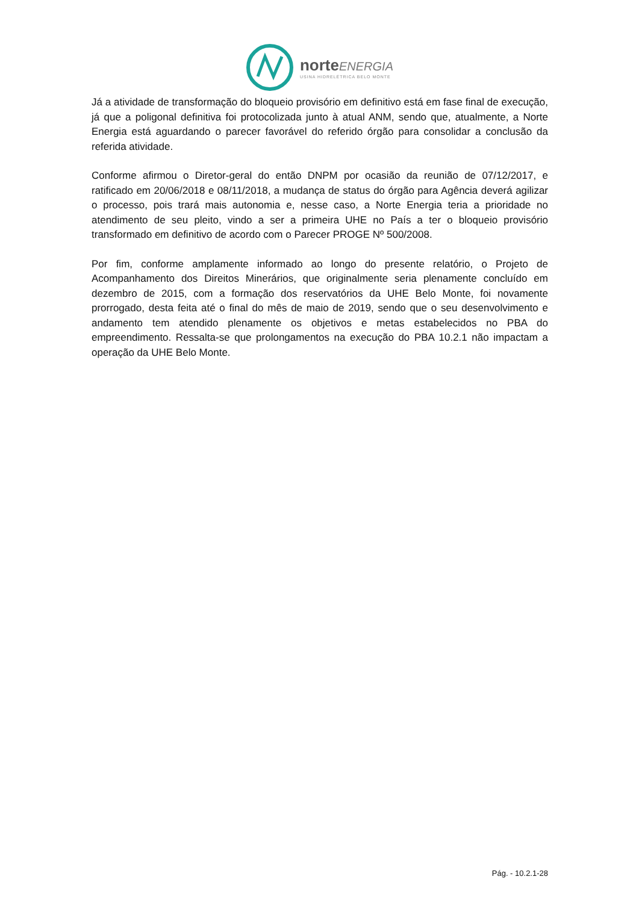norteENERGIA
USINA HIDRELÉTRICA BELO MONTE
Já a atividade de transformação do bloqueio provisório em definitivo está em fase final de execução, já que a poligonal definitiva foi protocolizada junto à atual ANM, sendo que, atualmente, a Norte Energia está aguardando o parecer favorável do referido órgão para consolidar a conclusão da referida atividade.
Conforme afirmou o Diretor-geral do então DNPM por ocasião da reunião de 07/12/2017, e ratificado em 20/06/2018 e 08/11/2018, a mudança de status do órgão para Agência deverá agilizar o processo, pois trará mais autonomia e, nesse caso, a Norte Energia teria a prioridade no atendimento de seu pleito, vindo a ser a primeira UHE no País a ter o bloqueio provisório transformado em definitivo de acordo com o Parecer PROGE Nº 500/2008.
Por fim, conforme amplamente informado ao longo do presente relatório, o Projeto de Acompanhamento dos Direitos Minerários, que originalmente seria plenamente concluído em dezembro de 2015, com a formação dos reservatórios da UHE Belo Monte, foi novamente prorrogado, desta feita até o final do mês de maio de 2019, sendo que o seu desenvolvimento e andamento tem atendido plenamente os objetivos e metas estabelecidos no PBA do empreendimento. Ressalta-se que prolongamentos na execução do PBA 10.2.1 não impactam a operação da UHE Belo Monte.
Pág. - 10.2.1-28